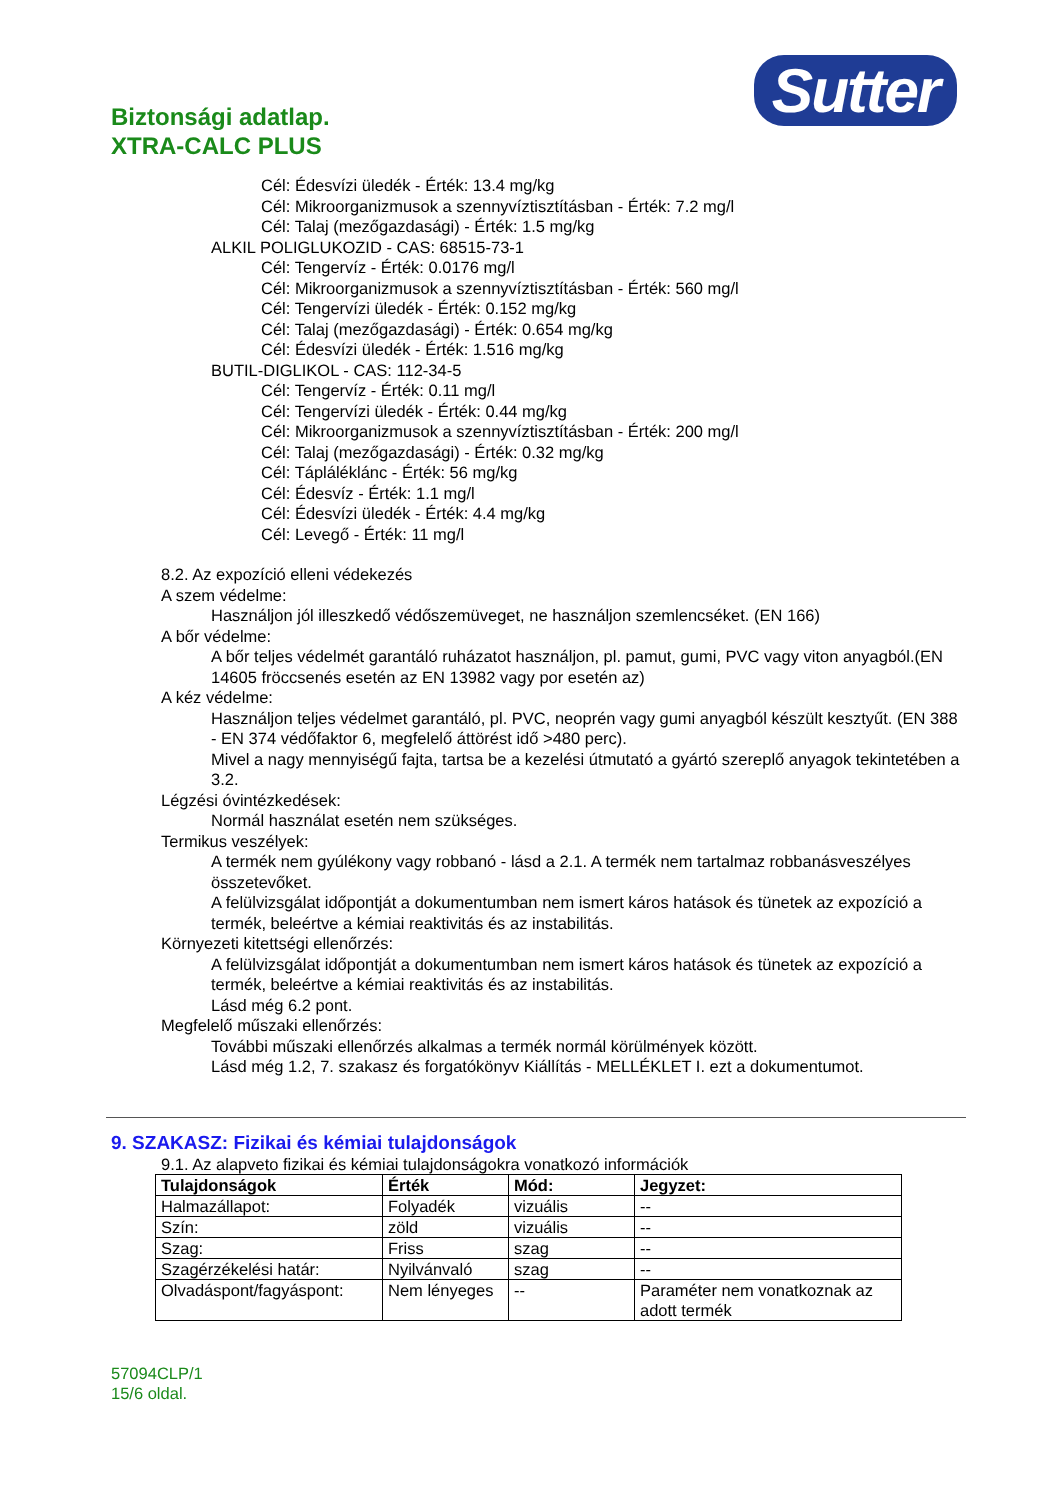Biztonsági adatlap.
XTRA-CALC PLUS
Sutter
Cél: Édesvízi üledék - Érték: 13.4 mg/kg
Cél: Mikroorganizmusok a szennyvíztisztításban - Érték: 7.2 mg/l
Cél: Talaj (mezőgazdasági) - Érték: 1.5 mg/kg
ALKIL POLIGLUKOZID - CAS: 68515-73-1
Cél: Tengervíz - Érték: 0.0176 mg/l
Cél: Mikroorganizmusok a szennyvíztisztításban - Érték: 560 mg/l
Cél: Tengervízi üledék - Érték: 0.152 mg/kg
Cél: Talaj (mezőgazdasági) - Érték: 0.654 mg/kg
Cél: Édesvízi üledék - Érték: 1.516 mg/kg
BUTIL-DIGLIKOL - CAS: 112-34-5
Cél: Tengervíz - Érték: 0.11 mg/l
Cél: Tengervízi üledék - Érték: 0.44 mg/kg
Cél: Mikroorganizmusok a szennyvíztisztításban - Érték: 200 mg/l
Cél: Talaj (mezőgazdasági) - Érték: 0.32 mg/kg
Cél: Tápláléklánc - Érték: 56 mg/kg
Cél: Édesvíz - Érték: 1.1 mg/l
Cél: Édesvízi üledék - Érték: 4.4 mg/kg
Cél: Levegő - Érték: 11 mg/l
8.2. Az expozíció elleni védekezés
A szem védelme:
Használjon jól illeszkedő védőszemüveget, ne használjon szemlencséket. (EN 166)
A bőr védelme:
A bőr teljes védelmét garantáló ruházatot használjon, pl. pamut, gumi, PVC vagy viton anyagból.(EN 14605 fröccsenés esetén az EN 13982 vagy por esetén az)
A kéz védelme:
Használjon teljes védelmet garantáló, pl. PVC, neoprén vagy gumi anyagból készült kesztyűt. (EN 388 - EN 374 védőfaktor 6, megfelelő áttörést idő >480 perc).
Mivel a nagy mennyiségű fajta, tartsa be a kezelési útmutató a gyártó szereplő anyagok tekintetében a 3.2.
Légzési óvintézkedések:
Normál használat esetén nem szükséges.
Termikus veszélyek:
A termék nem gyúlékony vagy robbanó - lásd a 2.1. A termék nem tartalmaz robbanásveszélyes összetevőket.
A felülvizsgálat időpontját a dokumentumban nem ismert káros hatások és tünetek az expozíció a termék, beleértve a kémiai reaktivitás és az instabilitás.
Környezeti kitettségi ellenőrzés:
A felülvizsgálat időpontját a dokumentumban nem ismert káros hatások és tünetek az expozíció a termék, beleértve a kémiai reaktivitás és az instabilitás.
Lásd még 6.2 pont.
Megfelelő műszaki ellenőrzés:
További műszaki ellenőrzés alkalmas a termék normál körülmények között.
Lásd még 1.2, 7. szakasz és forgatókönyv Kiállítás - MELLÉKLET I. ezt a dokumentumot.
9. SZAKASZ: Fizikai és kémiai tulajdonságok
9.1. Az alapveto fizikai és kémiai tulajdonságokra vonatkozó információk
| Tulajdonságok | Érték | Mód: | Jegyzet: |
| --- | --- | --- | --- |
| Halmazállapot: | Folyadék | vizuális | -- |
| Szín: | zöld | vizuális | -- |
| Szag: | Friss | szag | -- |
| Szagérzékelési határ: | Nyilvánvaló | szag | -- |
| Olvadáspont/fagyáspont: | Nem lényeges | -- | Paraméter nem vonatkoznak az adott termék |
57094CLP/1
15/6 oldal.